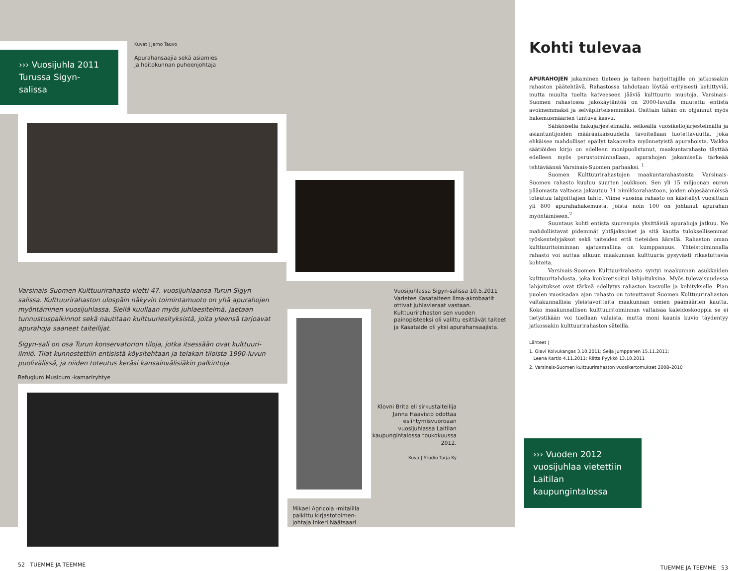››› Vuosijuhla 2011
Turussa Sigyn-salissa
Kuvat | Jarno Tauvo
Apurahansaajia sekä asiamies
ja hoitokunnan puheenjohtaja
Varsinais-Suomen Kulttuurirahasto vietti 47. vuosijuhlaansa Turun Sigyn-salissa. Kulttuurirahaston ulospäin näkyvin toimintamuoto on yhä apurahojen myöntäminen vuosijuhlassa. Siellä kuullaan myös juhlaesitelmä, jaetaan tunnustuspalkinnot sekä nautitaan kulttuuriesityksistä, joita yleensä tarjoavat apurahoja saaneet taiteilijat.
Sigyn-sali on osa Turun konservatorion tiloja, jotka itsessään ovat kulttuuri-ilmiö. Tilat kunnostettiin entisistä köysitehtaan ja telakan tiloista 1990-luvun puolivälissä, ja niiden toteutus keräsi kansainvälisiäkin palkintoja.
Refugium Musicum -kamariryhtye
Vuosijuhlassa Sigyn-salissa 10.5.2011 Varietee Kasataiteen ilma-akrobaatit ottivat juhlavieraat vastaan. Kulttuurirahaston sen vuoden painopisteeksi oli valittu esittävät taiteet ja Kasataide oli yksi apurahansaajista.
Mikael Agricola -mitalilla palkittu kirjastotoimen-johtaja Inkeri Näätsaari
Klovni Brita eli sirkustaiteilija Janna Haavisto odottaa esiintymisvuoroaan vuosijuhlassa Laitilan kaupungintalossa toukokuussa 2012.
Kuva | Studio Tarja Ky
52 TUEMME JA TEEMME
Kohti tulevaa
APURAHOJEN jakaminen tieteen ja taiteen harjoittajille on jatkossakin rahaston päätehtävä. Rahastossa tahdotaan löytää erityisesti kehittyviä, mutta muulta tuelta katveeseen jääviä kulttuurin muotoja. Varsinais-Suomen rahastossa jakokäytäntöä on 2000-luvulla muutettu entistä avoimemmaksi ja selväpiirteisemmäksi. Osittain tähän on ohjannut myös hakemusmäärien tuntuva kasvu.
Sähköisellä hakujärjestelmällä, selkeällä vuosikellojärjestelmällä ja asiantuntijoiden määräaikaisuudella tavoitellaan luotettavuutta, joka ehkäisee mahdolliset epäilyt takaovelta myönnetyistä apurahoista. Vaikka säätiöiden kirjo on edelleen monipuolistunut, maakuntarahasto täyttää edelleen myös perustoiminnallaan, apurahojen jakamisella tärkeää tehtäväänsä Varsinais-Suomen parhaaksi. <sup>1</sup>
Suomen Kulttuurirahastojen maakuntarahastoista Varsinais-Suomen rahasto kuuluu suurten joukkoon. Sen yli 15 miljoonan euron pääomasta valtaosa jakautuu 31 nimikkorahastoon, joiden ohjesäännöissä toteutuu lahjoittajien tahto. Viime vuosina rahasto on käsitellyt vuosittain yli 800 apurahahakemusta, joista noin 100 on johtanut apurahan myöntämiseen.<sup>2</sup>
Suuntaus kohti entistä suurempia yksittäisiä apurahoja jatkuu. Ne mahdollistavat pidemmät yhtäjaksoiset ja sitä kautta tuloksellisemmat työskentelyjaksot sekä taiteiden että tieteiden äärellä. Rahaston oman kulttuuritoiminnan ajatusmallina on kumppanuus. Yhteistoiminnalla rahasto voi auttaa alkuun maakunnan kulttuuria pysyvästi rikastuttavia kohteita.
Varsinais-Suomen Kulttuurirahasto syntyi maakunnan asukkaiden kulttuuritahdosta, joka konkretisoitui lahjoituksina. Myös tulevaisuudessa lahjoitukset ovat tärkeä edellytys rahaston kasvulle ja kehitykselle. Pian puolen vuosisadan ajan rahasto on toteuttanut Suomen Kulttuurirahaston valtakunnallisia yleistavoitteita maakunnan omien päämäärien kautta. Koko maakunnallisen kulttuuritoiminnan valtaisaa kaleidoskooppia se ei tietystikään voi tuellaan valaista, mutta moni kaunis kuvio täydentyy jatkossakin kulttuurirahaston säteillä.
Lähteet |
1. Olavi Koivukangas 3.10.2011; Seija Jumppanen 15.11.2011;
Leena Kartio 4.11.2011; Riitta Pyykkö 13.10.2011
2. Varsinais-Suomen kulttuurirahaston vuosikertomukset 2008–2010
››› Vuoden 2012 vuosijuhlaa vietettiin Laitilan kaupungintalossa
TUEMME JA TEEMME 53